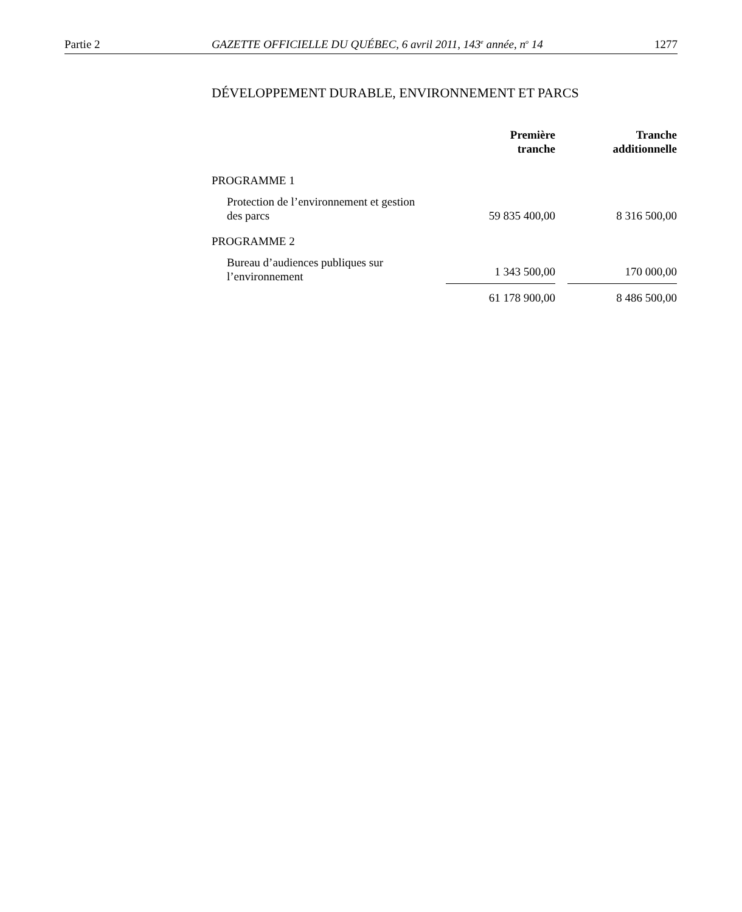Partie 2 GAZETTE OFFICIELLE DU QUÉBEC, 6 avril 2011, 143<sup>e</sup> année, n<sup>o</sup> 14 1277
DÉVELOPPEMENT DURABLE, ENVIRONNEMENT ET PARCS
| | Première tranche | | Tranche additionnelle |
| --- | --- | --- | --- |
| PROGRAMME 1 | | | |
| Protection de l’environnement et gestion des parcs | 59 835 400,00 | | 8 316 500,00 |
| PROGRAMME 2 | | | |
| Bureau d’audiences publiques sur l’environnement | 1 343 500,00 | | 170 000,00 |
| | 61 178 900,00 | | 8 486 500,00 |